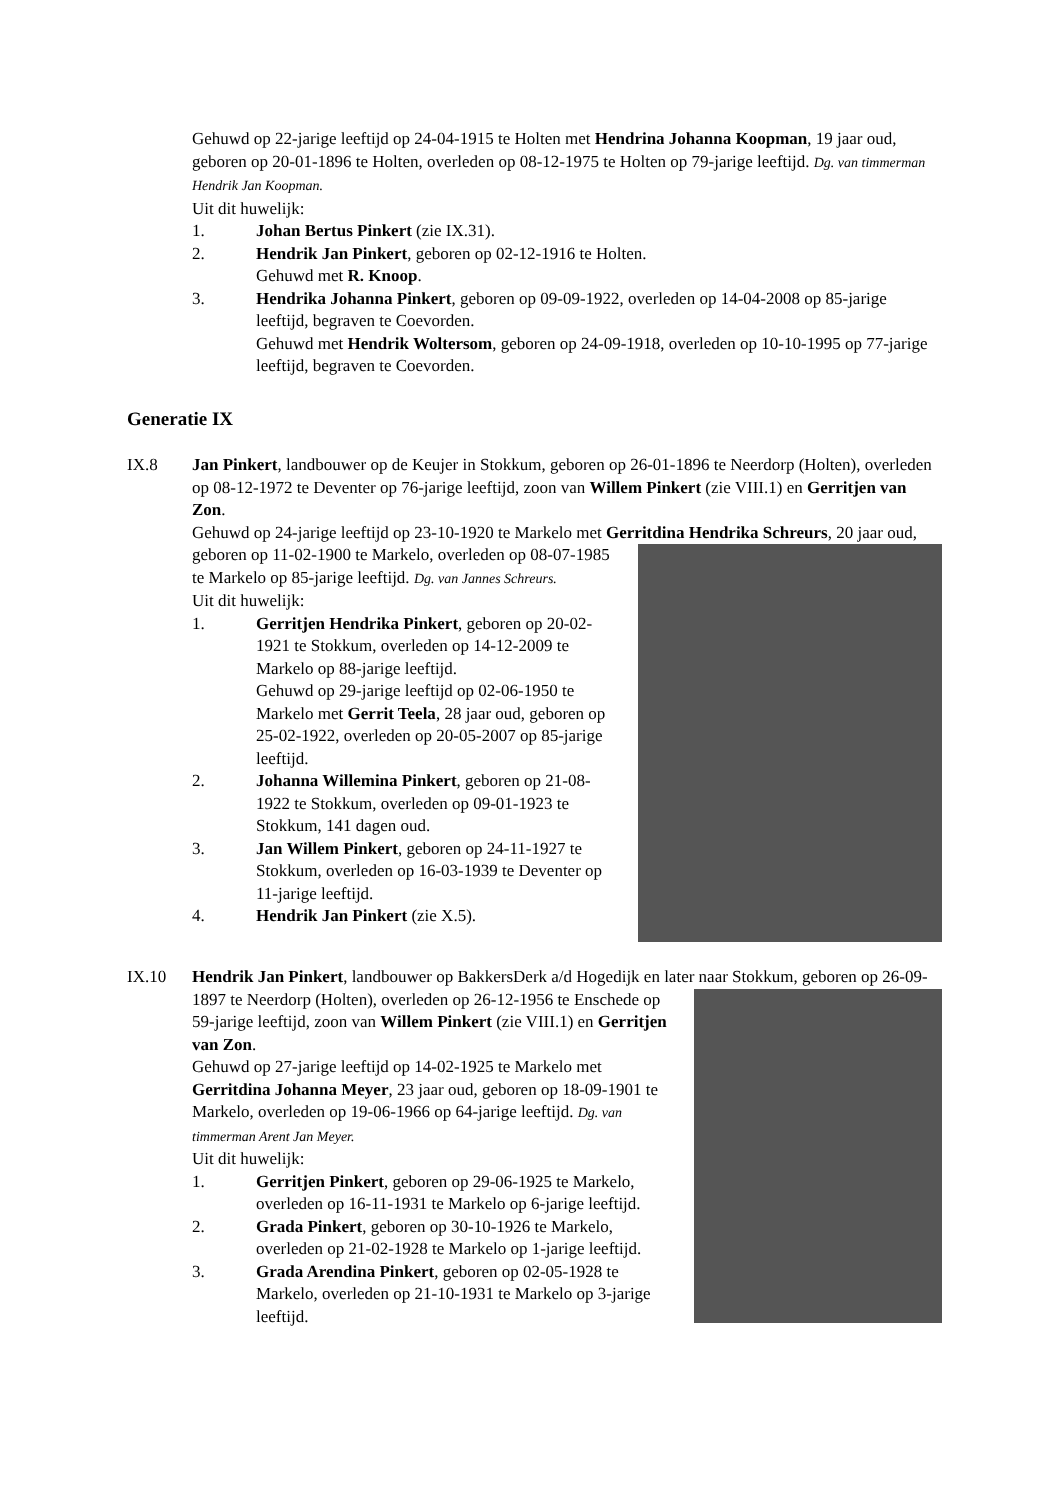Gehuwd op 22-jarige leeftijd op 24-04-1915 te Holten met Hendrina Johanna Koopman, 19 jaar oud, geboren op 20-01-1896 te Holten, overleden op 08-12-1975 te Holten op 79-jarige leeftijd. Dg. van timmerman Hendrik Jan Koopman.
Uit dit huwelijk:
1. Johan Bertus Pinkert (zie IX.31).
2. Hendrik Jan Pinkert, geboren op 02-12-1916 te Holten.
Gehuwd met R. Knoop.
3. Hendrika Johanna Pinkert, geboren op 09-09-1922, overleden op 14-04-2008 op 85-jarige leeftijd, begraven te Coevorden.
Gehuwd met Hendrik Woltersom, geboren op 24-09-1918, overleden op 10-10-1995 op 77-jarige leeftijd, begraven te Coevorden.
Generatie IX
IX.8 Jan Pinkert, landbouwer op de Keujer in Stokkum, geboren op 26-01-1896 te Neerdorp (Holten), overleden op 08-12-1972 te Deventer op 76-jarige leeftijd, zoon van Willem Pinkert (zie VIII.1) en Gerritjen van Zon.
Gehuwd op 24-jarige leeftijd op 23-10-1920 te Markelo met Gerritdina Hendrika Schreurs,
20 jaar oud, geboren op 11-02-1900 te Markelo, overleden op 08-07-1985 te Markelo op 85-jarige leeftijd. Dg. van Jannes Schreurs.
Uit dit huwelijk:
1. Gerritjen Hendrika Pinkert, geboren op 20-02-1921 te Stokkum, overleden op 14-12-2009 te Markelo op 88-jarige leeftijd.
Gehuwd op 29-jarige leeftijd op 02-06-1950 te Markelo met Gerrit Teela, 28 jaar oud, geboren op 25-02-1922, overleden op 20-05-2007 op 85-jarige leeftijd.
2. Johanna Willemina Pinkert, geboren op 21-08-1922 te Stokkum, overleden op 09-01-1923 te Stokkum, 141 dagen oud.
3. Jan Willem Pinkert, geboren op 24-11-1927 te Stokkum, overleden op 16-03-1939 te Deventer op 11-jarige leeftijd.
4. Hendrik Jan Pinkert (zie X.5).
IX.10 Hendrik Jan Pinkert, landbouwer op BakkersDerk a/d Hogedijk en later naar Stokkum, geboren op 26-09-1897 te Neerdorp (Holten), overleden op 26-12-1956 te Enschede op
59-jarige leeftijd, zoon van Willem Pinkert (zie VIII.1) en Gerritjen van Zon.
Gehuwd op 27-jarige leeftijd op 14-02-1925 te Markelo met Gerritdina Johanna Meyer, 23 jaar oud, geboren op 18-09-1901 te Markelo, overleden op 19-06-1966 op 64-jarige leeftijd. Dg. van timmerman Arent Jan Meyer.
Uit dit huwelijk:
1. Gerritjen Pinkert, geboren op 29-06-1925 te Markelo, overleden op 16-11-1931 te Markelo op 6-jarige leeftijd.
2. Grada Pinkert, geboren op 30-10-1926 te Markelo, overleden op 21-02-1928 te Markelo op 1-jarige leeftijd.
3. Grada Arendina Pinkert, geboren op 02-05-1928 te Markelo, overleden op 21-10-1931 te Markelo op 3-jarige leeftijd.